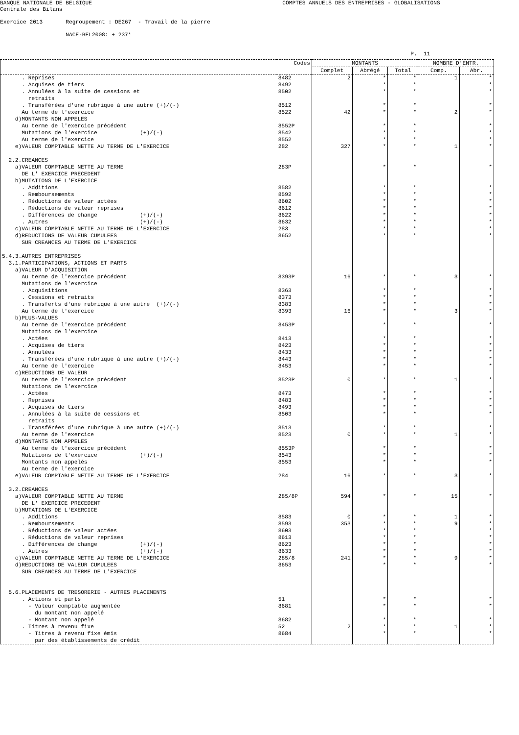BANQUE NATIONALE DE BELGIQUE COMPTES ANNUELS DES ENTREPRISES - GLOBALISATIONS Centrale des Bilans Exercice 2013 Regroupement : DE267 - Travail de la pierre NACE-BEL2008: + 237* P. 11
| | Codes | MONTANTS | | | NOMBRE D'ENTR. | |
| --- | --- | --- | --- | --- | --- | --- |
| | | Complet | Abrégé | Total | Comp. | Abr. |
| . Reprises | 8482 | 2 | * | * | 1 | * |
| . Acquises de tiers | 8492 | | * | * | | * |
| . Annulées à la suite de cessions et retraits | 8502 | | * | * | | * |
| . Transférées d'une rubrique à une autre (+)/(-) | 8512 | | * | * | | * |
| Au terme de l'exercice | 8522 | 42 | * | * | 2 | * |
| d)MONTANTS NON APPELES | | | | | | |
| Au terme de l'exercice précédent | 8552P | | * | * | | * |
| Mutations de l'exercice (+)/(-) | 8542 | | * | * | | * |
| Au terme de l'exercice | 8552 | | * | * | | * |
| e)VALEUR COMPTABLE NETTE AU TERME DE L'EXERCICE | 282 | 327 | * | * | 1 | * |
| 2.2.CREANCES | | | | | | |
| a)VALEUR COMPTABLE NETTE AU TERME DE L' EXERCICE PRECEDENT | 283P | | * | * | | * |
| b)MUTATIONS DE L'EXERCICE | | | | | | |
| . Additions | 8582 | | * | * | | * |
| . Remboursements | 8592 | | * | * | | * |
| . Réductions de valeur actées | 8602 | | * | * | | * |
| . Réductions de valeur reprises | 8612 | | * | * | | * |
| . Différences de change (+)/(-) | 8622 | | * | * | | * |
| . Autres (+)/(-) | 8632 | | * | * | | * |
| c)VALEUR COMPTABLE NETTE AU TERME DE L'EXERCICE | 283 | | * | * | | * |
| d)REDUCTIONS DE VALEUR CUMULEES SUR CREANCES AU TERME DE L'EXERCICE | 8652 | | * | * | | * |
| 5.4.3.AUTRES ENTREPRISES | | | | | | |
| 3.1.PARTICIPATIONS, ACTIONS ET PARTS | | | | | | |
| a)VALEUR D'ACQUISITION | | | | | | |
| Au terme de l'exercice précédent | 8393P | 16 | * | * | 3 | * |
| Mutations de l'exercice | | | | | | |
| . Acquisitions | 8363 | | * | * | | * |
| . Cessions et retraits | 8373 | | * | * | | * |
| . Transferts d'une rubrique à une autre (+)/(-) | 8383 | | * | * | | * |
| Au terme de l'exercice | 8393 | 16 | * | * | 3 | * |
| b)PLUS-VALUES | | | | | | |
| Au terme de l'exercice précédent | 8453P | | * | * | | * |
| Mutations de l'exercice | | | | | | |
| . Actées | 8413 | | * | * | | * |
| . Acquises de tiers | 8423 | | * | * | | * |
| . Annulées | 8433 | | * | * | | * |
| . Transférées d'une rubrique à une autre (+)/(-) | 8443 | | * | * | | * |
| Au terme de l'exercice | 8453 | | * | * | | * |
| c)REDUCTIONS DE VALEUR | | | | | | |
| Au terme de l'exercice précédent | 8523P | 0 | * | * | 1 | * |
| Mutations de l'exercice | | | | | | |
| . Actées | 8473 | | * | * | | * |
| . Reprises | 8483 | | * | * | | * |
| . Acquises de tiers | 8493 | | * | * | | * |
| . Annulées à la suite de cessions et retraits | 8503 | | * | * | | * |
| . Transférées d'une rubrique à une autre (+)/(-) | 8513 | | * | * | | * |
| Au terme de l'exercice | 8523 | 0 | * | * | 1 | * |
| d)MONTANTS NON APPELES | | | | | | |
| Au terme de l'exercice précédent | 8553P | | * | * | | * |
| Mutations de l'exercice (+)/(-) | 8543 | | * | * | | * |
| Montants non appelés Au terme de l'exercice | 8553 | | * | * | | * |
| e)VALEUR COMPTABLE NETTE AU TERME DE L'EXERCICE | 284 | 16 | * | * | 3 | * |
| 3.2.CREANCES | | | | | | |
| a)VALEUR COMPTABLE NETTE AU TERME DE L' EXERCICE PRECEDENT | 285/8P | 594 | * | * | 15 | * |
| b)MUTATIONS DE L'EXERCICE | | | | | | |
| . Additions | 8583 | 0 | * | * | 1 | * |
| . Remboursements | 8593 | 353 | * | * | 9 | * |
| . Réductions de valeur actées | 8603 | | * | * | | * |
| . Réductions de valeur reprises | 8613 | | * | * | | * |
| . Différences de change (+)/(-) | 8623 | | * | * | | * |
| . Autres (+)/(-) | 8633 | | * | * | | * |
| c)VALEUR COMPTABLE NETTE AU TERME DE L'EXERCICE | 285/8 | 241 | * | * | 9 | * |
| d)REDUCTIONS DE VALEUR CUMULEES SUR CREANCES AU TERME DE L'EXERCICE | 8653 | | * | * | | * |
| 5.6.PLACEMENTS DE TRESORERIE - AUTRES PLACEMENTS | | | | | | |
| . Actions et parts | 51 | | * | * | | * |
| - Valeur comptable augmentée du montant non appelé | 8681 | | * | * | | * |
| - Montant non appelé | 8682 | | * | * | | * |
| . Titres à revenu fixe | 52 | 2 | * | * | 1 | * |
| - Titres à revenu fixe émis par des établissements de crédit | 8684 | | * | * | | * |